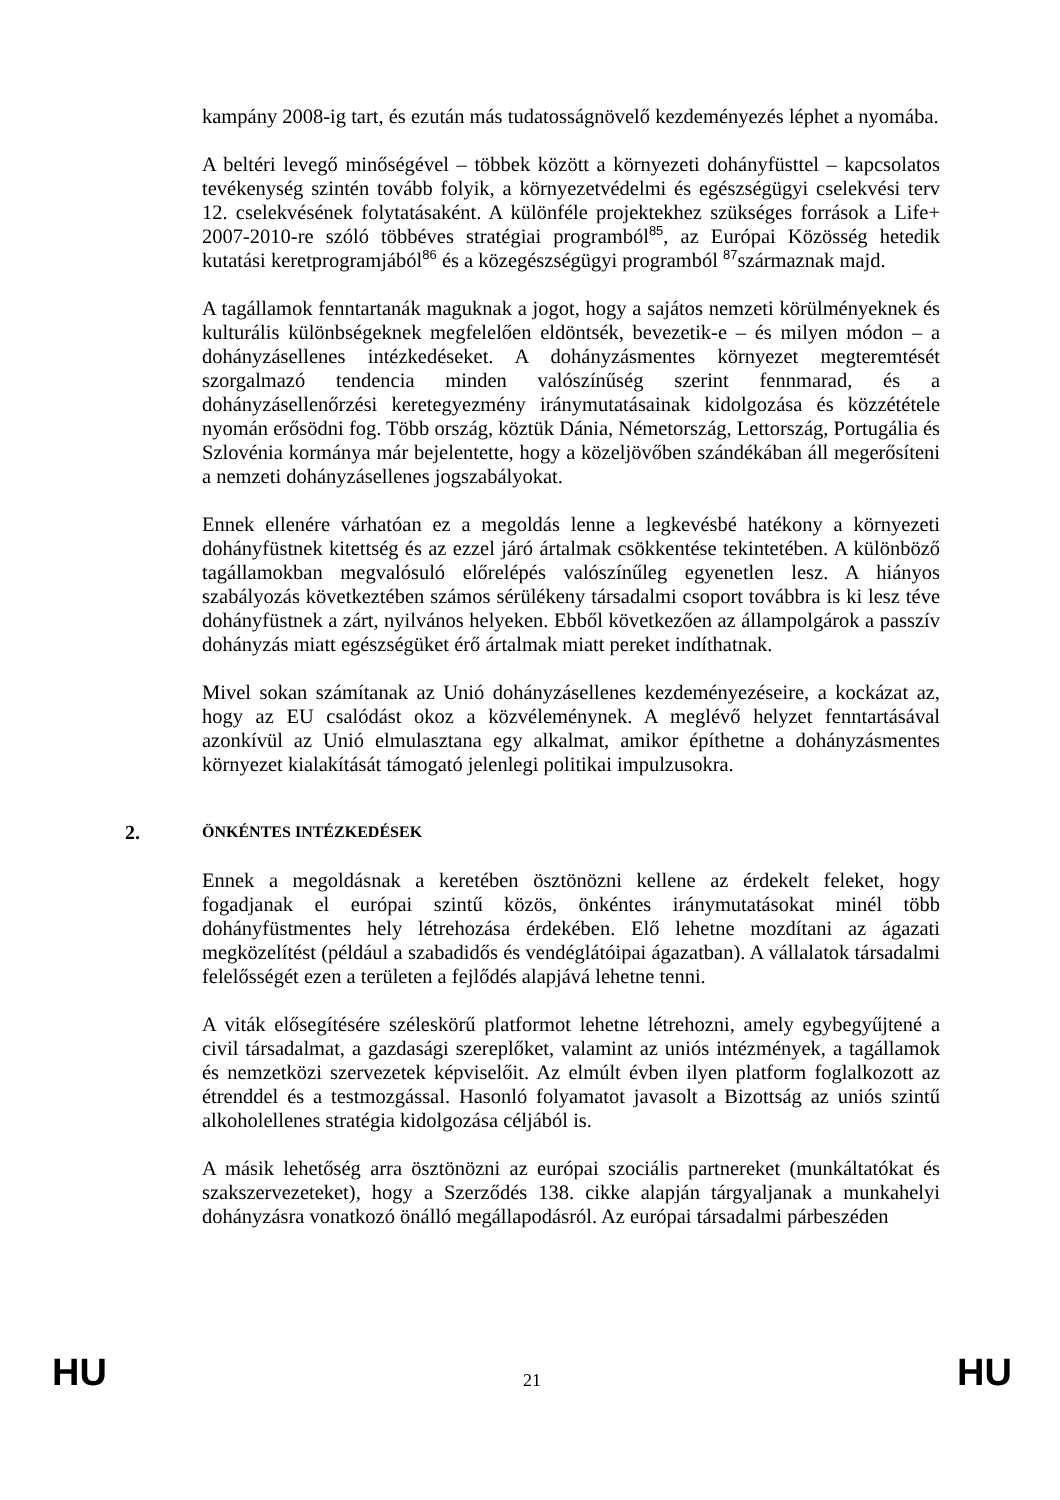kampány 2008-ig tart, és ezután más tudatosságnövelő kezdeményezés léphet a nyomába.
A beltéri levegő minőségével – többek között a környezeti dohányfüsttel – kapcsolatos tevékenység szintén tovább folyik, a környezetvédelmi és egészségügyi cselekvési terv 12. cselekvésének folytatásaként. A különféle projektekhez szükséges források a Life+ 2007-2010-re szóló többéves stratégiai programból<sup>85</sup>, az Európai Közösség hetedik kutatási keretprogramjából<sup>86</sup> és a közegészségügyi programból <sup>87</sup>származnak majd.
A tagállamok fenntartanák maguknak a jogot, hogy a sajátos nemzeti körülményeknek és kulturális különbségeknek megfelelően eldöntsék, bevezetik-e – és milyen módon – a dohányzásellenes intézkedéseket. A dohányzásmentes környezet megteremtését szorgalmazó tendencia minden valószínűség szerint fennmarad, és a dohányzásellenőrzési keretegyezmény iránymutatásainak kidolgozása és közzététele nyomán erősödni fog. Több ország, köztük Dánia, Németország, Lettország, Portugália és Szlovénia kormánya már bejelentette, hogy a közeljövőben szándékában áll megerősíteni a nemzeti dohányzásellenes jogszabályokat.
Ennek ellenére várhatóan ez a megoldás lenne a legkevésbé hatékony a környezeti dohányfüstnek kitettség és az ezzel járó ártalmak csökkentése tekintetében. A különböző tagállamokban megvalósuló előrelépés valószínűleg egyenetlen lesz. A hiányos szabályozás következtében számos sérülékeny társadalmi csoport továbbra is ki lesz téve dohányfüstnek a zárt, nyilvános helyeken. Ebből következően az állampolgárok a passzív dohányzás miatt egészségüket érő ártalmak miatt pereket indíthatnak.
Mivel sokan számítanak az Unió dohányzásellenes kezdeményezéseire, a kockázat az, hogy az EU csalódást okoz a közvéleménynek. A meglévő helyzet fenntartásával azonkívül az Unió elmulasztana egy alkalmat, amikor építhetne a dohányzásmentes környezet kialakítását támogató jelenlegi politikai impulzusokra.
2. ÖNKÉNTES INTÉZKEDÉSEK
Ennek a megoldásnak a keretében ösztönözni kellene az érdekelt feleket, hogy fogadjanak el európai szintű közös, önkéntes iránymutatásokat minél több dohányfüstmentes hely létrehozása érdekében. Elő lehetne mozdítani az ágazati megközelítést (például a szabadidős és vendéglátóipai ágazatban). A vállalatok társadalmi felelősségét ezen a területen a fejlődés alapjává lehetne tenni.
A viták elősegítésére széleskörű platformot lehetne létrehozni, amely egybegyűjtené a civil társadalmat, a gazdasági szereplőket, valamint az uniós intézmények, a tagállamok és nemzetközi szervezetek képviselőit. Az elmúlt évben ilyen platform foglalkozott az étrenddel és a testmozgással. Hasonló folyamatot javasolt a Bizottság az uniós szintű alkoholellenes stratégia kidolgozása céljából is.
A másik lehetőség arra ösztönözni az európai szociális partnereket (munkáltatókat és szakszervezeteket), hogy a Szerződés 138. cikke alapján tárgyaljanak a munkahelyi dohányzásra vonatkozó önálló megállapodásról. Az európai társadalmi párbeszéden
HU 21 HU